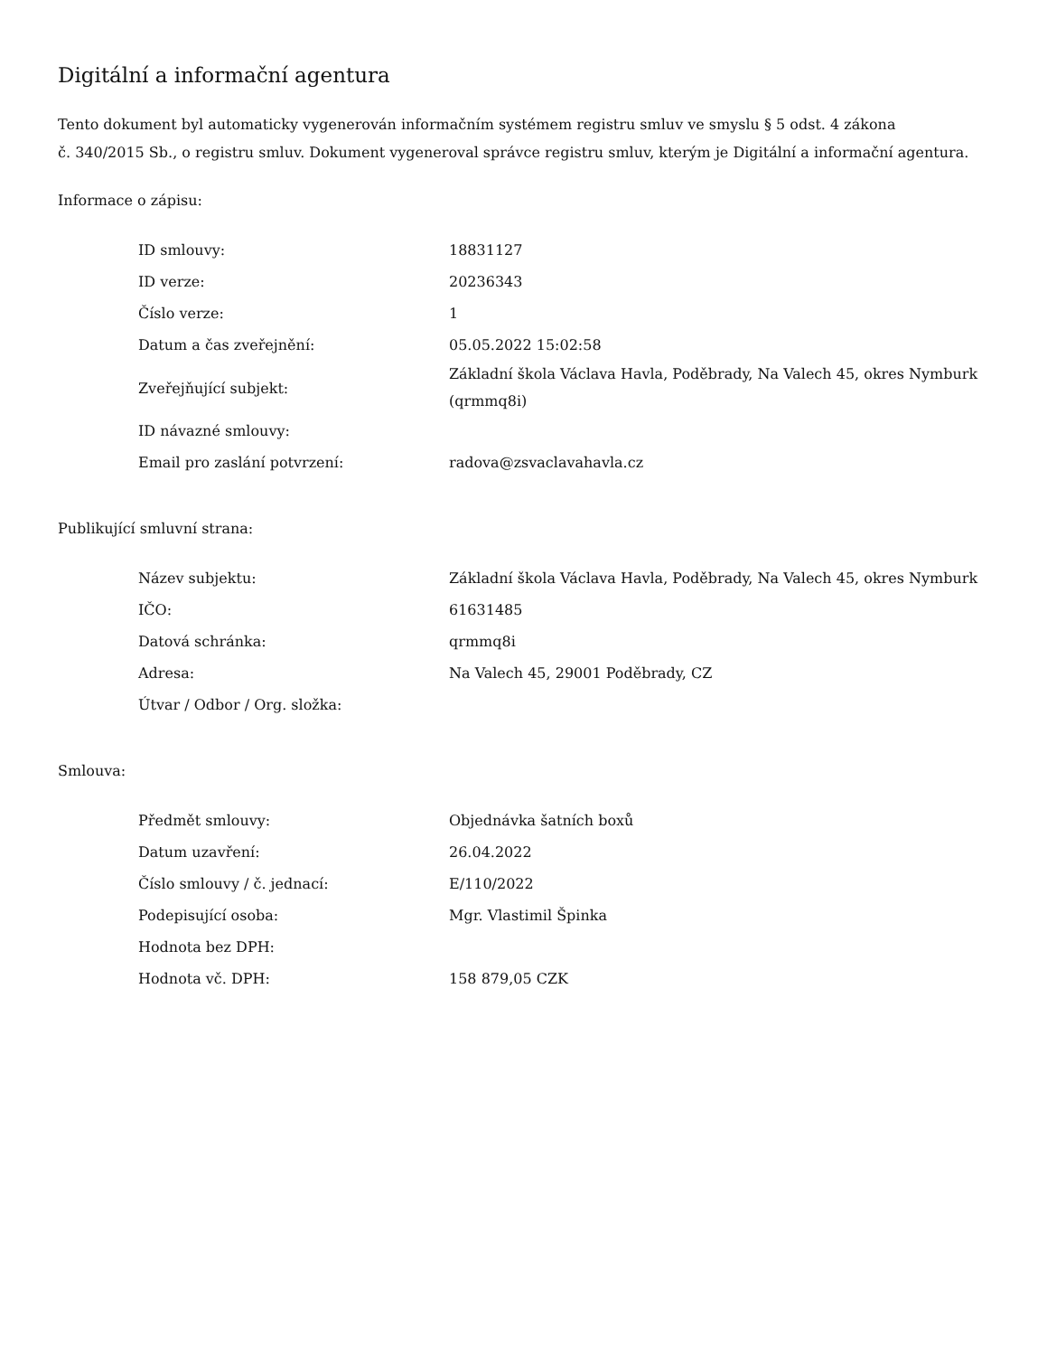Digitální a informační agentura
Tento dokument byl automaticky vygenerován informačním systémem registru smluv ve smyslu § 5 odst. 4 zákona
č. 340/2015 Sb., o registru smluv. Dokument vygeneroval správce registru smluv, kterým je Digitální a informační agentura.
Informace o zápisu:
| ID smlouvy: | 18831127 |
| ID verze: | 20236343 |
| Číslo verze: | 1 |
| Datum a čas zveřejnění: | 05.05.2022 15:02:58 |
| Zveřejňující subjekt: | Základní škola Václava Havla, Poděbrady, Na Valech 45, okres Nymburk (qrmmq8i) |
| ID návazné smlouvy: | |
| Email pro zaslání potvrzení: | radova@zsvaclavahavla.cz |
Publikující smluvní strana:
| Název subjektu: | Základní škola Václava Havla, Poděbrady, Na Valech 45, okres Nymburk |
| IČO: | 61631485 |
| Datová schránka: | qrmmq8i |
| Adresa: | Na Valech 45, 29001 Poděbrady, CZ |
| Útvar / Odbor / Org. složka: | |
Smlouva:
| Předmět smlouvy: | Objednávka šatních boxů |
| Datum uzavření: | 26.04.2022 |
| Číslo smlouvy / č. jednací: | E/110/2022 |
| Podepisující osoba: | Mgr. Vlastimil Špinka |
| Hodnota bez DPH: | |
| Hodnota vč. DPH: | 158 879,05 CZK |